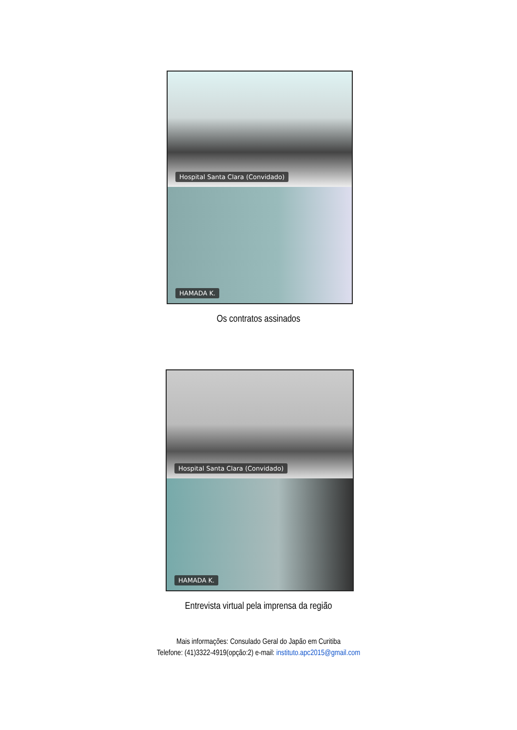Hospital Santa Clara (Convidado)
HAMADA K.
Os contratos assinados
Hospital Santa Clara (Convidado)
HAMADA K.
Entrevista virtual pela imprensa da região
Mais informações: Consulado Geral do Japão em Curitiba
Telefone: (41)3322-4919(opção:2) e-mail: instituto.apc2015@gmail.com